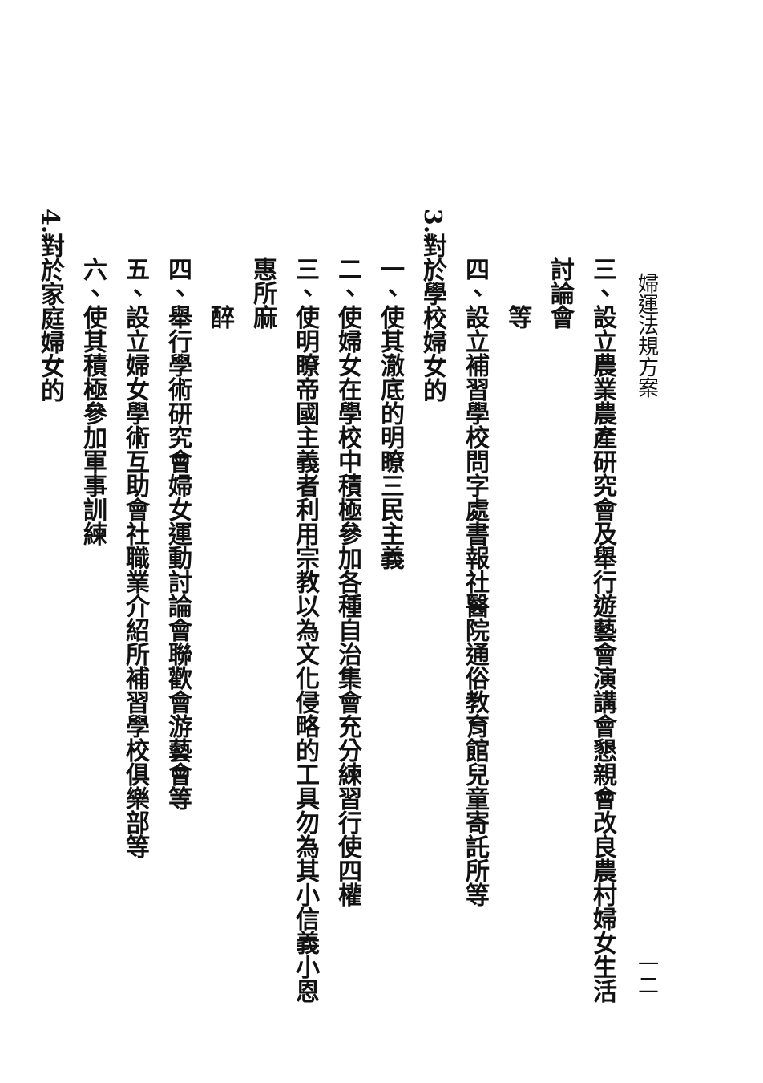婦運法規方案 一二
三、設立農業農產研究會及舉行遊藝會演講會懇親會改良農村婦女生活討論會
　　等
四、設立補習學校問字處書報社醫院通俗教育館兒童寄託所等
3.對於學校婦女的
一、使其澈底的明瞭三民主義
二、使婦女在學校中積極參加各種自治集會充分練習行使四權
三、使明瞭帝國主義者利用宗教以為文化侵略的工具勿為其小信義小恩惠所麻
　　醉
四、舉行學術研究會婦女運動討論會聯歡會游藝會等
五、設立婦女學術互助會社職業介紹所補習學校俱樂部等
六、使其積極參加軍事訓練
4.對於家庭婦女的